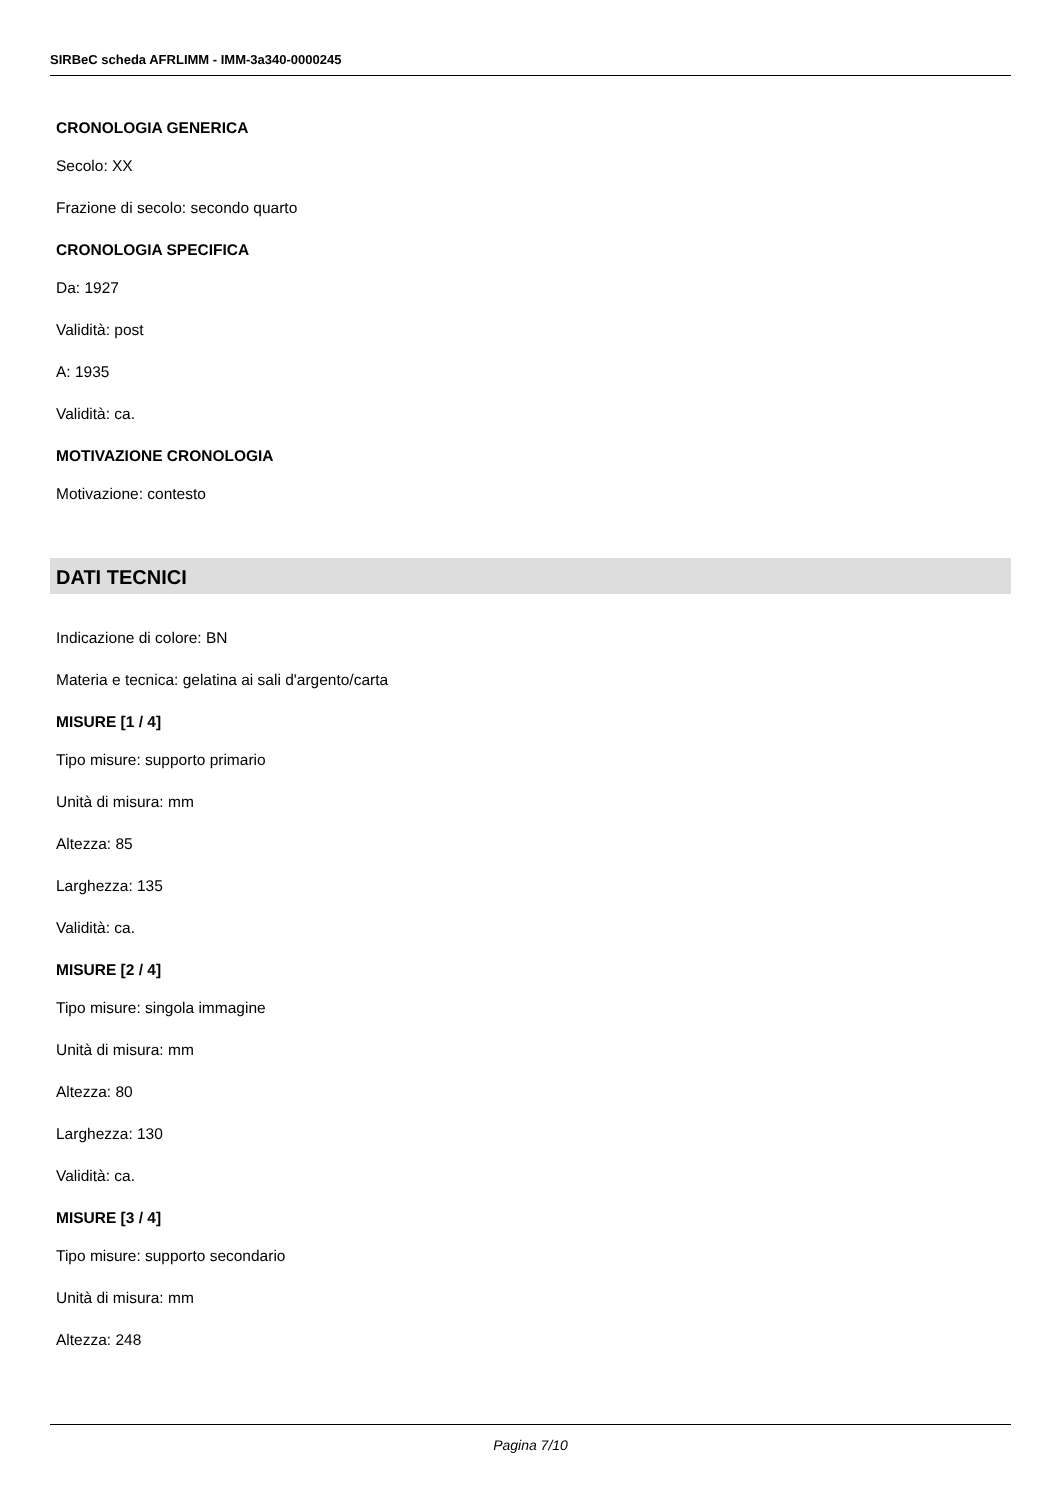SIRBeC scheda AFRLIMM - IMM-3a340-0000245
CRONOLOGIA GENERICA
Secolo: XX
Frazione di secolo: secondo quarto
CRONOLOGIA SPECIFICA
Da: 1927
Validità: post
A: 1935
Validità: ca.
MOTIVAZIONE CRONOLOGIA
Motivazione: contesto
DATI TECNICI
Indicazione di colore: BN
Materia e tecnica: gelatina ai sali d'argento/carta
MISURE [1 / 4]
Tipo misure: supporto primario
Unità di misura: mm
Altezza: 85
Larghezza: 135
Validità: ca.
MISURE [2 / 4]
Tipo misure: singola immagine
Unità di misura: mm
Altezza: 80
Larghezza: 130
Validità: ca.
MISURE [3 / 4]
Tipo misure: supporto secondario
Unità di misura: mm
Altezza: 248
Pagina 7/10